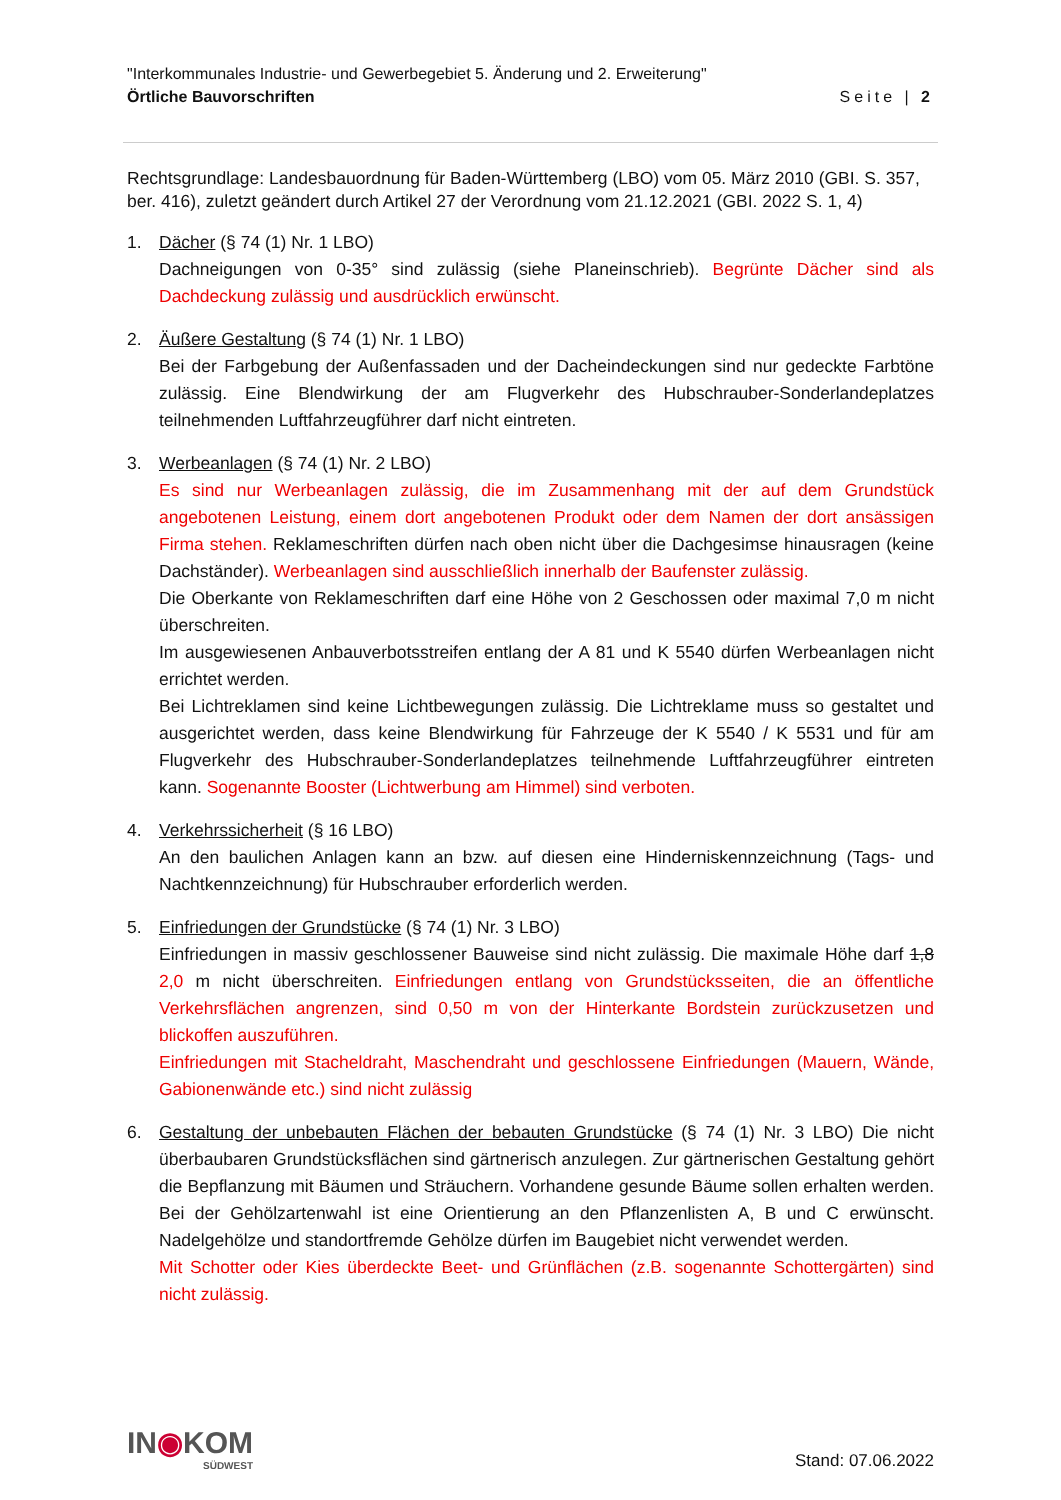"Interkommunales Industrie- und Gewerbegebiet 5. Änderung und 2. Erweiterung"
Örtliche Bauvorschriften Seite | 2
Rechtsgrundlage: Landesbauordnung für Baden-Württemberg (LBO) vom 05. März 2010 (GBI. S. 357, ber. 416), zuletzt geändert durch Artikel 27 der Verordnung vom 21.12.2021 (GBI. 2022 S. 1, 4)
1. Dächer (§ 74 (1) Nr. 1 LBO)
Dachneigungen von 0-35° sind zulässig (siehe Planeinschrieb). Begrünte Dächer sind als Dachdeckung zulässig und ausdrücklich erwünscht.
2. Äußere Gestaltung (§ 74 (1) Nr. 1 LBO)
Bei der Farbgebung der Außenfassaden und der Dacheindeckungen sind nur gedeckte Farbtöne zulässig. Eine Blendwirkung der am Flugverkehr des Hubschrauber-Sonderlandeplatzes teilnehmenden Luftfahrzeugführer darf nicht eintreten.
3. Werbeanlagen (§ 74 (1) Nr. 2 LBO)
Es sind nur Werbeanlagen zulässig, die im Zusammenhang mit der auf dem Grundstück angebotenen Leistung, einem dort angebotenen Produkt oder dem Namen der dort ansässigen Firma stehen. Reklameschriften dürfen nach oben nicht über die Dachgesimse hinausragen (keine Dachständer). Werbeanlagen sind ausschließlich innerhalb der Baufenster zulässig.
Die Oberkante von Reklameschriften darf eine Höhe von 2 Geschossen oder maximal 7,0 m nicht überschreiten.
Im ausgewiesenen Anbauverbotsstreifen entlang der A 81 und K 5540 dürfen Werbeanlagen nicht errichtet werden.
Bei Lichtreklamen sind keine Lichtbewegungen zulässig. Die Lichtreklame muss so gestaltet und ausgerichtet werden, dass keine Blendwirkung für Fahrzeuge der K 5540 / K 5531 und für am Flugverkehr des Hubschrauber-Sonderlandeplatzes teilnehmende Luftfahrzeugführer eintreten kann. Sogenannte Booster (Lichtwerbung am Himmel) sind verboten.
4. Verkehrssicherheit (§ 16 LBO)
An den baulichen Anlagen kann an bzw. auf diesen eine Hinderniskennzeichnung (Tags- und Nachtkennzeichnung) für Hubschrauber erforderlich werden.
5. Einfriedungen der Grundstücke (§ 74 (1) Nr. 3 LBO)
Einfriedungen in massiv geschlossener Bauweise sind nicht zulässig. Die maximale Höhe darf 1,8 2,0 m nicht überschreiten. Einfriedungen entlang von Grundstücksseiten, die an öffentliche Verkehrsflächen angrenzen, sind 0,50 m von der Hinterkante Bordstein zurückzusetzen und blickoffen auszuführen.
Einfriedungen mit Stacheldraht, Maschendraht und geschlossene Einfriedungen (Mauern, Wände, Gabionenwände etc.) sind nicht zulässig
6. Gestaltung der unbebauten Flächen der bebauten Grundstücke (§ 74 (1) Nr. 3 LBO) Die nicht überbaubaren Grundstücksflächen sind gärtnerisch anzulegen. Zur gärtnerischen Gestaltung gehört die Bepflanzung mit Bäumen und Sträuchern. Vorhandene gesunde Bäume sollen erhalten werden. Bei der Gehölzartenwahl ist eine Orientierung an den Pflanzenlisten A, B und C erwünscht. Nadelgehölze und standortfremde Gehölze dürfen im Baugebiet nicht verwendet werden.
Mit Schotter oder Kies überdeckte Beet- und Grünflächen (z.B. sogenannte Schottergärten) sind nicht zulässig.
IN◉KOM
SÜDWEST
Stand: 07.06.2022